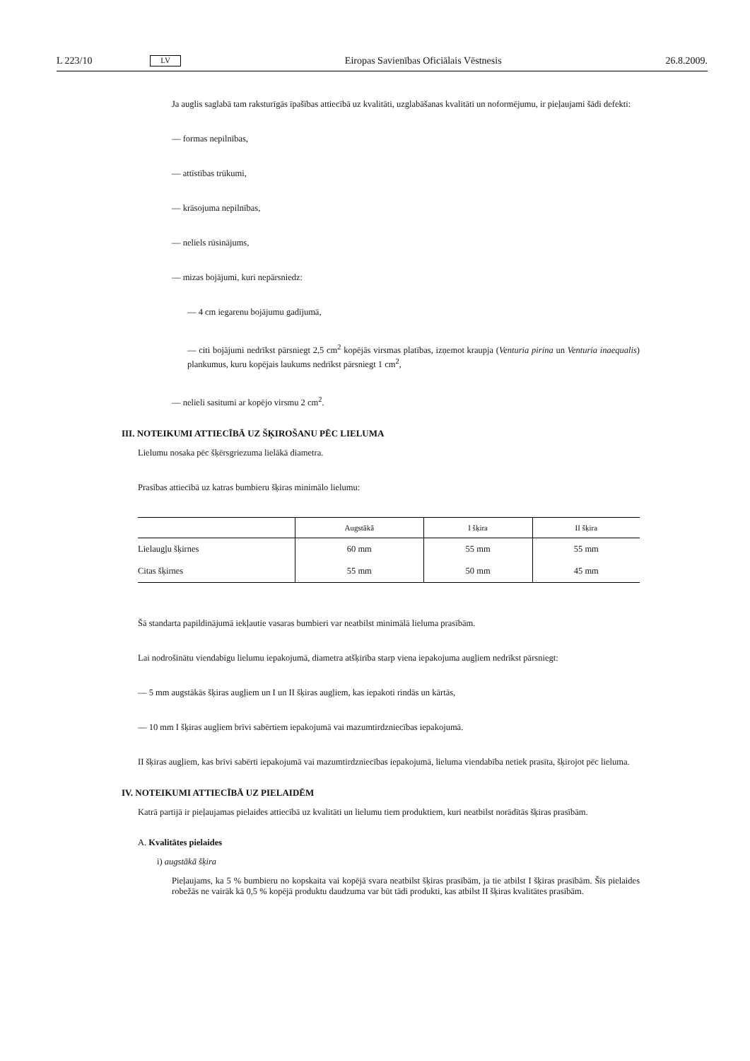L 223/10 LV Eiropas Savienības Oficiālais Vēstnesis 26.8.2009.
Ja auglis saglabā tam raksturīgās īpašības attiecībā uz kvalitāti, uzglabāšanas kvalitāti un noformējumu, ir pieļaujami šādi defekti:
— formas nepilnības,
— attīstības trūkumi,
— krāsojuma nepilnības,
— neliels rūsinājums,
— mizas bojājumi, kuri nepārsniedz:
— 4 cm iegarenu bojājumu gadījumā,
— citi bojājumi nedrīkst pārsniegt 2,5 cm<sup>2</sup> kopējās virsmas platības, izņemot kraupja (Venturia pirina un Venturia inaequalis) plankumus, kuru kopējais laukums nedrīkst pārsniegt 1 cm<sup>2</sup>,
— nelieli sasitumi ar kopējo virsmu 2 cm<sup>2</sup>.
III. NOTEIKUMI ATTIECĪBĀ UZ ŠĶIROŠANU PĒC LIELUMA
Lielumu nosaka pēc šķērsgriezuma lielākā diametra.
Prasības attiecībā uz katras bumbieru šķiras minimālo lielumu:
| | Augstākā | I šķira | II šķira |
| --- | --- | --- | --- |
| Lielaugļu šķirnes | 60 mm | 55 mm | 55 mm |
| Citas šķirnes | 55 mm | 50 mm | 45 mm |
Šā standarta papildinājumā iekļautie vasaras bumbieri var neatbilst minimālā lieluma prasībām.
Lai nodrošinātu viendabīgu lielumu iepakojumā, diametra atšķirība starp viena iepakojuma augļiem nedrīkst pārsniegt:
— 5 mm augstākās šķiras augļiem un I un II šķiras augļiem, kas iepakoti rindās un kārtās,
— 10 mm I šķiras augļiem brīvi sabērtiem iepakojumā vai mazumtirdzniecības iepakojumā.
II šķiras augļiem, kas brīvi sabērti iepakojumā vai mazumtirdzniecības iepakojumā, lieluma viendabība netiek prasīta, šķirojot pēc lieluma.
IV. NOTEIKUMI ATTIECĪBĀ UZ PIELAIDĒM
Katrā partijā ir pieļaujamas pielaides attiecībā uz kvalitāti un lielumu tiem produktiem, kuri neatbilst norādītās šķiras prasībām.
A. Kvalitātes pielaides
i) augstākā šķira
Pieļaujams, ka 5 % bumbieru no kopskaita vai kopējā svara neatbilst šķiras prasībām, ja tie atbilst I šķiras prasībām. Šīs pielaides robežās ne vairāk kā 0,5 % kopējā produktu daudzuma var būt tādi produkti, kas atbilst II šķiras kvalitātes prasībām.